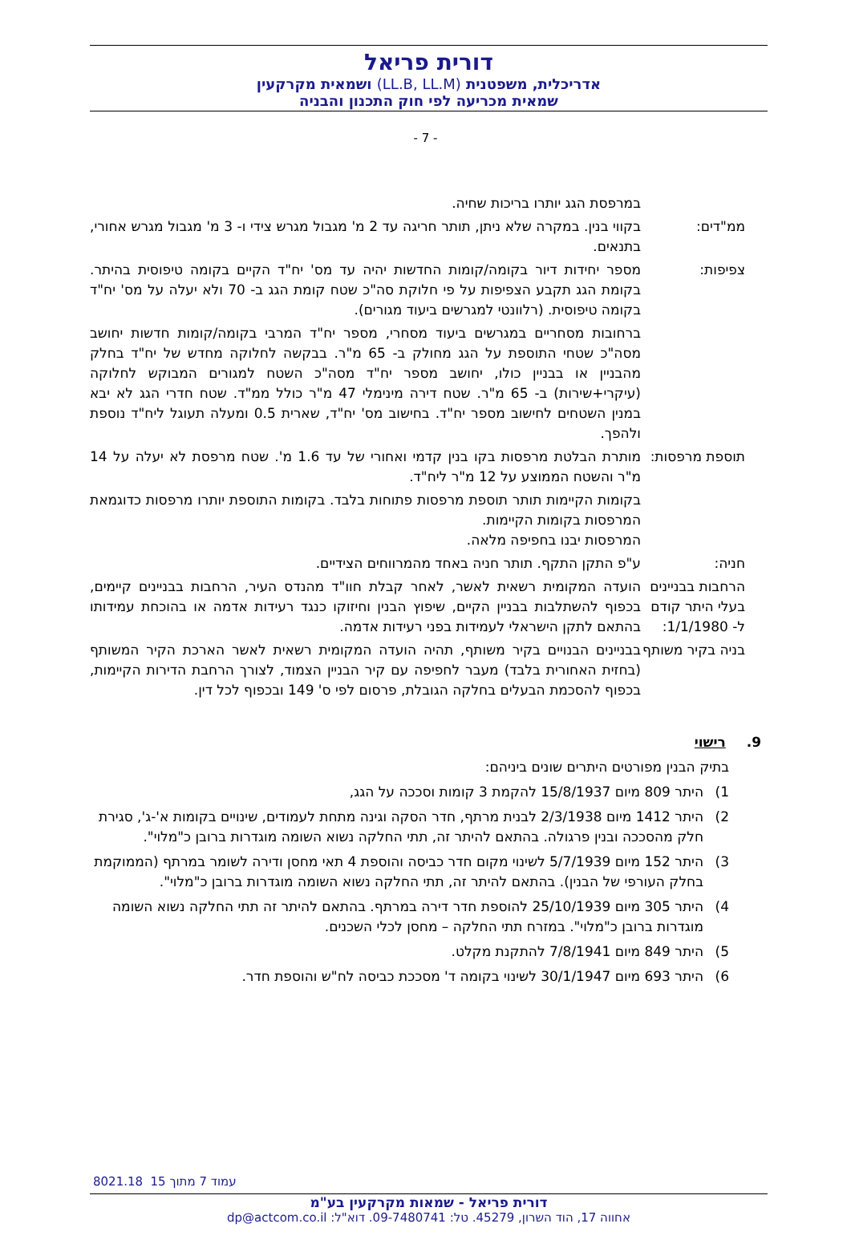דורית פריאל
אדריכלית, משפטנית (LL.B, LL.M) ושמאית מקרקעין
שמאית מכריעה לפי חוק התכנון והבניה
- 7 -
במרפסת הגג יותרו בריכות שחיה.
ממ"דים: בקווי בנין. במקרה שלא ניתן, תותר חריגה עד 2 מ' מגבול מגרש צידי ו- 3 מ' מגבול מגרש אחורי, בתנאים.
צפיפות: מספר יחידות דיור בקומה/קומות החדשות יהיה עד מס' יח"ד הקיים בקומה טיפוסית בהיתר. בקומת הגג תקבע הצפיפות על פי חלוקת סה"כ שטח קומת הגג ב- 70 ולא יעלה על מס' יח"ד בקומה טיפוסית. (רלוונטי למגרשים ביעוד מגורים).
ברחובות מסחריים במגרשים ביעוד מסחרי, מספר יח"ד המרבי בקומה/קומות חדשות יחושב מסה"כ שטחי התוספת על הגג מחולק ב- 65 מ"ר. בבקשה לחלוקה מחדש של יח"ד בחלק מהבניין או בבניין כולו, יחושב מספר יח"ד מסה"כ השטח למגורים המבוקש לחלוקה (עיקרי+שירות) ב- 65 מ"ר. שטח דירה מינימלי 47 מ"ר כולל ממ"ד. שטח חדרי הגג לא יבא במנין השטחים לחישוב מספר יח"ד. בחישוב מס' יח"ד, שארית 0.5 ומעלה תעוגל ליח"ד נוספת ולהפך.
תוספת מרפסות:
מותרת הבלטת מרפסות בקו בנין קדמי ואחורי של עד 1.6 מ'. שטח מרפסת לא יעלה על 14 מ"ר והשטח הממוצע על 12 מ"ר ליח"ד.
בקומות הקיימות תותר תוספת מרפסות פתוחות בלבד. בקומות התוספת יותרו מרפסות כדוגמאת המרפסות בקומות הקיימות.
המרפסות יבנו בחפיפה מלאה.
חניה: ע"פ התקן התקף. תותר חניה באחד מהמרווחים הצידיים.
הרחבות בבניינים בעלי היתר קודם ל- 1/1/1980:
הועדה המקומית רשאית לאשר, לאחר קבלת חוו"ד מהנדס העיר, הרחבות בבניינים קיימים, בכפוף להשתלבות בבניין הקיים, שיפוץ הבנין וחיזוקו כנגד רעידות אדמה או בהוכחת עמידותו בהתאם לתקן הישראלי לעמידות בפני רעידות אדמה.
בניה בקיר משותף
בבניינים הבנויים בקיר משותף, תהיה הועדה המקומית רשאית לאשר הארכת הקיר המשותף (בחזית האחורית בלבד) מעבר לחפיפה עם קיר הבניין הצמוד, לצורך הרחבת הדירות הקיימות, בכפוף להסכמת הבעלים בחלקה הגובלת, פרסום לפי ס' 149 ובכפוף לכל דין.
9. רישוי
בתיק הבנין מפורטים היתרים שונים ביניהם:
1) היתר 809 מיום 15/8/1937 להקמת 3 קומות וסככה על הגג,
2) היתר 1412 מיום 2/3/1938 לבנית מרתף, חדר הסקה וגינה מתחת לעמודים, שינויים בקומות א'-ג', סגירת חלק מהסככה ובנין פרגולה. בהתאם להיתר זה, תתי החלקה נשוא השומה מוגדרות ברובן כ"מלוי".
3) היתר 152 מיום 5/7/1939 לשינוי מקום חדר כביסה והוספת 4 תאי מחסן ודירה לשומר במרתף (הממוקמת בחלק העורפי של הבנין). בהתאם להיתר זה, תתי החלקה נשוא השומה מוגדרות ברובן כ"מלוי".
4) היתר 305 מיום 25/10/1939 להוספת חדר דירה במרתף. בהתאם להיתר זה תתי החלקה נשוא השומה מוגדרות ברובן כ"מלוי". במזרח תתי החלקה – מחסן לכלי השכנים.
5) היתר 849 מיום 7/8/1941 להתקנת מקלט.
6) היתר 693 מיום 30/1/1947 לשינוי בקומה ד' מסככת כביסה לח"ש והוספת חדר.
8021.18 עמוד 7 מתוך 15
דורית פריאל - שמאות מקרקעין בע"מ
אחווה 17, הוד השרון, 45279. טל: 09-7480741. דוא"ל: dp@actcom.co.il